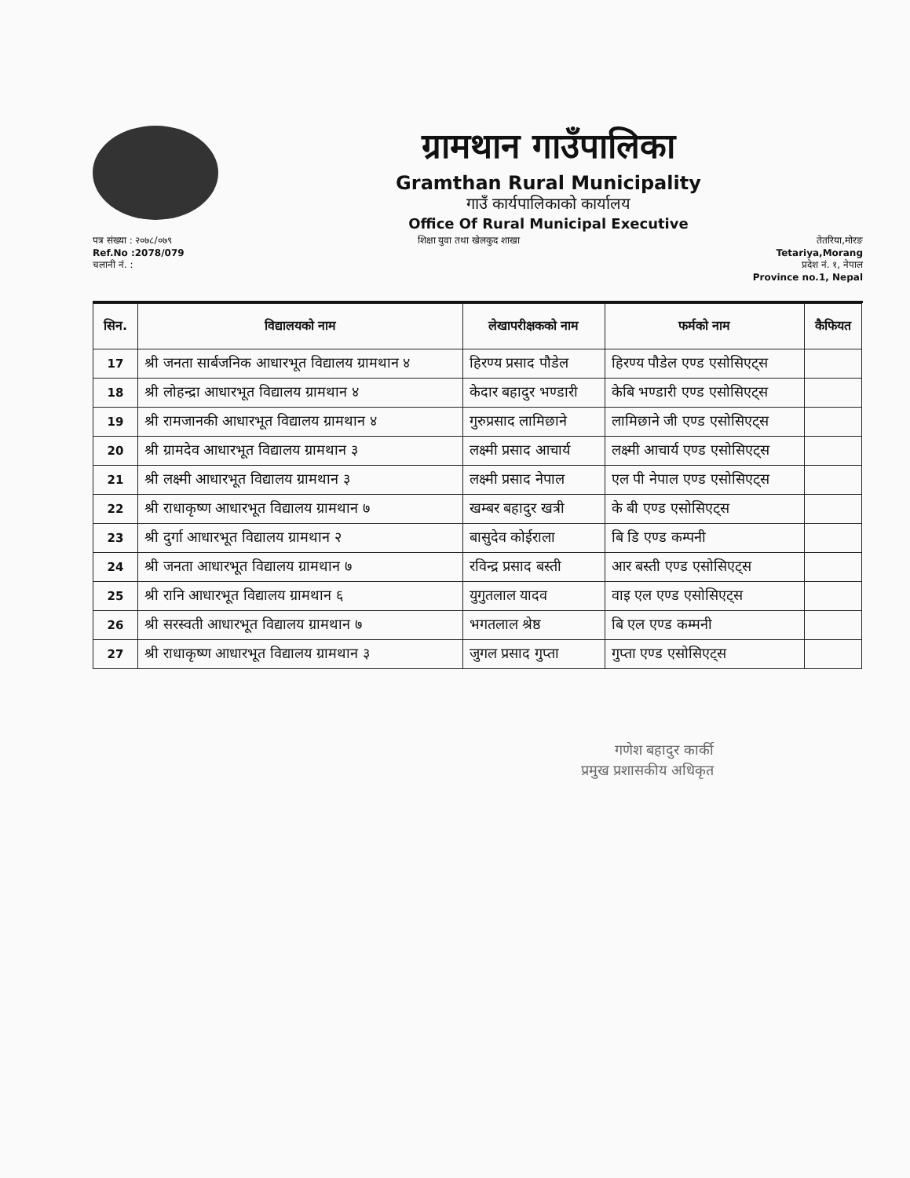ग्रामथान गाउँपालिका
Gramthan Rural Municipality
गाउँ कार्यपालिकाको कार्यालय
Office Of Rural Municipal Executive
पत्र संख्या : २०७८/०७९
Ref.No :2078/079
चलानी नं. :
शिक्षा युवा तथा खेलकुद शाखा तेतरिया,मोरङ
Tetariya,Morang
प्रदेश नं. १, नेपाल
Province no.1, Nepal
| सिन. | विद्यालयको नाम | लेखापरीक्षकको नाम | फर्मको नाम | कैफियत |
| --- | --- | --- | --- | --- |
| 17 | श्री जनता सार्बजनिक आधारभूत विद्यालय ग्रामथान ४ | हिरण्य प्रसाद पौडेल | हिरण्य पौडेल एण्ड एसोसिएट्स | |
| 18 | श्री लोहन्द्रा आधारभूत विद्यालय ग्रामथान ४ | केदार बहादुर भण्डारी | केबि भण्डारी एण्ड एसोसिएट्स | |
| 19 | श्री रामजानकी आधारभूत विद्यालय ग्रामथान ४ | गुरुप्रसाद लामिछाने | लामिछाने जी एण्ड एसोसिएट्स | |
| 20 | श्री ग्रामदेव आधारभूत विद्यालय ग्रामथान ३ | लक्ष्मी प्रसाद आचार्य | लक्ष्मी आचार्य एण्ड एसोसिएट्स | |
| 21 | श्री लक्ष्मी आधारभूत विद्यालय ग्रामथान ३ | लक्ष्मी प्रसाद नेपाल | एल पी नेपाल एण्ड एसोसिएट्स | |
| 22 | श्री राधाकृष्ण आधारभूत विद्यालय ग्रामथान ७ | खम्बर बहादुर खत्री | के बी एण्ड एसोसिएट्स | |
| 23 | श्री दुर्गा आधारभूत विद्यालय ग्रामथान २ | बासुदेव कोईराला | बि डि एण्ड कम्पनी | |
| 24 | श्री जनता आधारभूत विद्यालय ग्रामथान ७ | रविन्द्र प्रसाद बस्ती | आर बस्ती एण्ड एसोसिएट्स | |
| 25 | श्री रानि आधारभूत विद्यालय ग्रामथान ६ | युगुतलाल यादव | वाइ एल एण्ड एसोसिएट्स | |
| 26 | श्री सरस्वती आधारभूत विद्यालय ग्रामथान ७ | भगतलाल श्रेष्ठ | बि एल एण्ड कम्मनी | |
| 27 | श्री राधाकृष्ण आधारभूत विद्यालय ग्रामथान ३ | जुगल प्रसाद गुप्ता | गुप्ता एण्ड एसोसिएट्स | |
गणेश बहादुर कार्की
प्रमुख प्रशासकीय अधिकृत